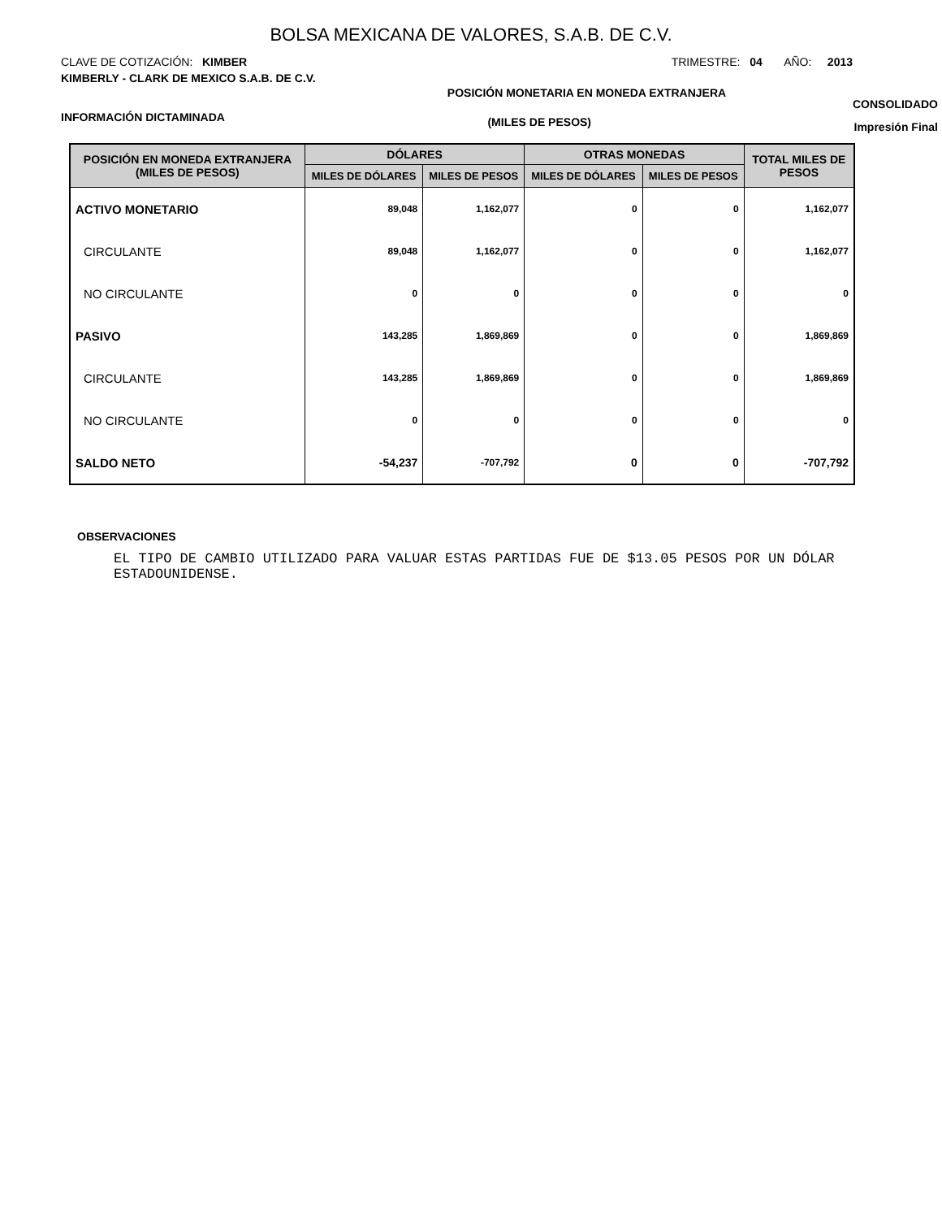BOLSA MEXICANA DE VALORES, S.A.B. DE C.V.
CLAVE DE COTIZACIÓN: KIMBER TRIMESTRE: 04 AÑO: 2013
KIMBERLY - CLARK DE MEXICO S.A.B. DE C.V. POSICIÓN MONETARIA EN MONEDA EXTRANJERA CONSOLIDADO
INFORMACIÓN DICTAMINADA (MILES DE PESOS) Impresión Final
| POSICIÓN EN MONEDA EXTRANJERA (MILES DE PESOS) | DÓLARES | | OTRAS MONEDAS | | TOTAL MILES DE PESOS |
| --- | --- | --- | --- | --- | --- |
| | MILES DE DÓLARES | MILES DE PESOS | MILES DE DÓLARES | MILES DE PESOS | |
| ACTIVO MONETARIO | 89,048 | 1,162,077 | 0 | 0 | 1,162,077 |
| CIRCULANTE | 89,048 | 1,162,077 | 0 | 0 | 1,162,077 |
| NO CIRCULANTE | 0 | 0 | 0 | 0 | 0 |
| PASIVO | 143,285 | 1,869,869 | 0 | 0 | 1,869,869 |
| CIRCULANTE | 143,285 | 1,869,869 | 0 | 0 | 1,869,869 |
| NO CIRCULANTE | 0 | 0 | 0 | 0 | 0 |
| SALDO NETO | -54,237 | -707,792 | 0 | 0 | -707,792 |
OBSERVACIONES
EL TIPO DE CAMBIO UTILIZADO PARA VALUAR ESTAS PARTIDAS FUE DE $13.05 PESOS POR UN DÓLAR ESTADOUNIDENSE.